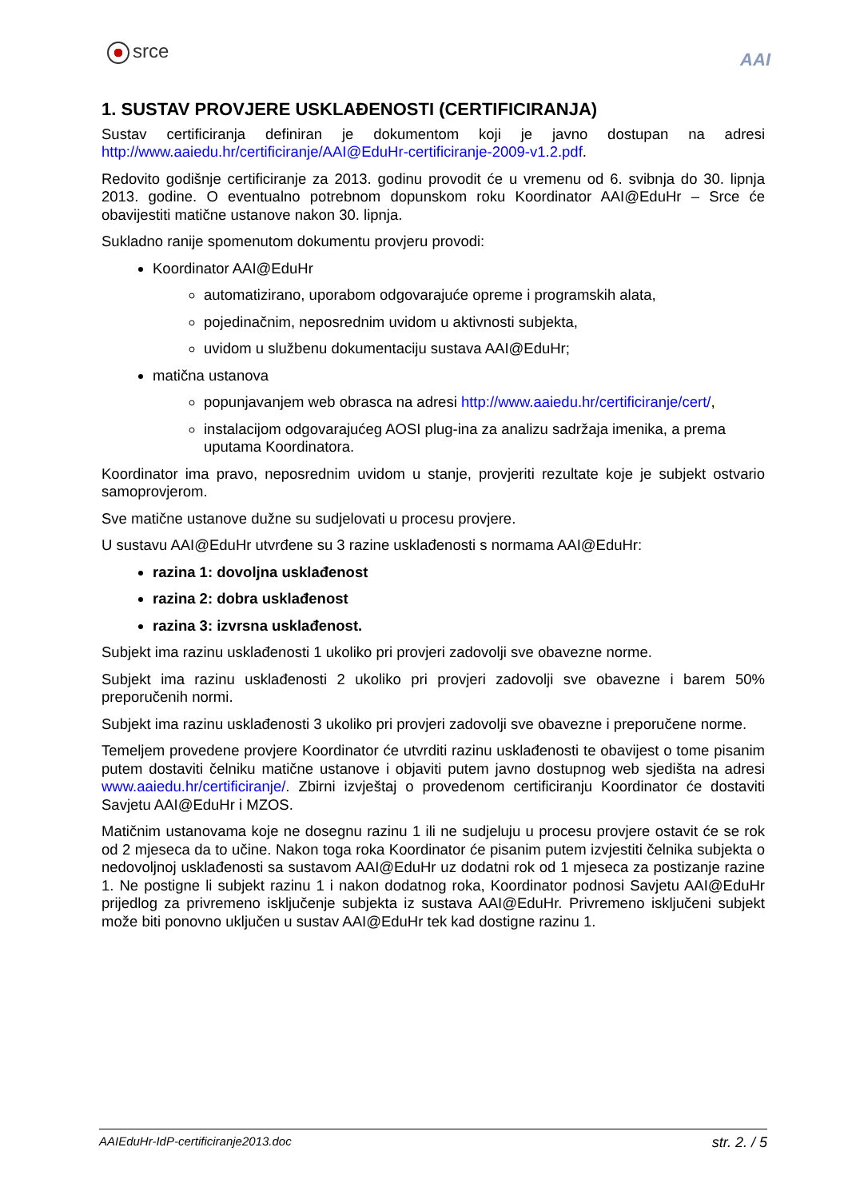srce AAI
1. SUSTAV PROVJERE USKLAĐENOSTI (CERTIFICIRANJA)
Sustav certificiranja definiran je dokumentom koji je javno dostupan na adresi http://www.aaiedu.hr/certificiranje/AAI@EduHr-certificiranje-2009-v1.2.pdf.
Redovito godišnje certificiranje za 2013. godinu provodit će u vremenu od 6. svibnja do 30. lipnja 2013. godine. O eventualno potrebnom dopunskom roku Koordinator AAI@EduHr – Srce će obavijestiti matične ustanove nakon 30. lipnja.
Sukladno ranije spomenutom dokumentu provjeru provodi:
Koordinator AAI@EduHr
automatizirano, uporabom odgovarajuće opreme i programskih alata,
pojedinačnim, neposrednim uvidom u aktivnosti subjekta,
uvidom u službenu dokumentaciju sustava AAI@EduHr;
matična ustanova
popunjavanjem web obrasca na adresi http://www.aaiedu.hr/certificiranje/cert/,
instalacijom odgovarajućeg AOSI plug-ina za analizu sadržaja imenika, a prema uputama Koordinatora.
Koordinator ima pravo, neposrednim uvidom u stanje, provjeriti rezultate koje je subjekt ostvario samoprovjerom.
Sve matične ustanove dužne su sudjelovati u procesu provjere.
U sustavu AAI@EduHr utvrđene su 3 razine usklađenosti s normama AAI@EduHr:
razina 1: dovoljna usklađenost
razina 2: dobra usklađenost
razina 3: izvrsna usklađenost.
Subjekt ima razinu usklađenosti 1 ukoliko pri provjeri zadovolji sve obavezne norme.
Subjekt ima razinu usklađenosti 2 ukoliko pri provjeri zadovolji sve obavezne i barem 50% preporučenih normi.
Subjekt ima razinu usklađenosti 3 ukoliko pri provjeri zadovolji sve obavezne i preporučene norme.
Temeljem provedene provjere Koordinator će utvrditi razinu usklađenosti te obavijest o tome pisanim putem dostaviti čelniku matične ustanove i objaviti putem javno dostupnog web sjedišta na adresi www.aaiedu.hr/certificiranje/. Zbirni izvještaj o provedenom certificiranju Koordinator će dostaviti Savjetu AAI@EduHr i MZOS.
Matičnim ustanovama koje ne dosegnu razinu 1 ili ne sudjeluju u procesu provjere ostavit će se rok od 2 mjeseca da to učine. Nakon toga roka Koordinator će pisanim putem izvjestiti čelnika subjekta o nedovoljnoj usklađenosti sa sustavom AAI@EduHr uz dodatni rok od 1 mjeseca za postizanje razine 1. Ne postigne li subjekt razinu 1 i nakon dodatnog roka, Koordinator podnosi Savjetu AAI@EduHr prijedlog za privremeno isključenje subjekta iz sustava AAI@EduHr. Privremeno isključeni subjekt može biti ponovno uključen u sustav AAI@EduHr tek kad dostigne razinu 1.
AAIEduHr-IdP-certificiranje2013.doc str. 2. / 5